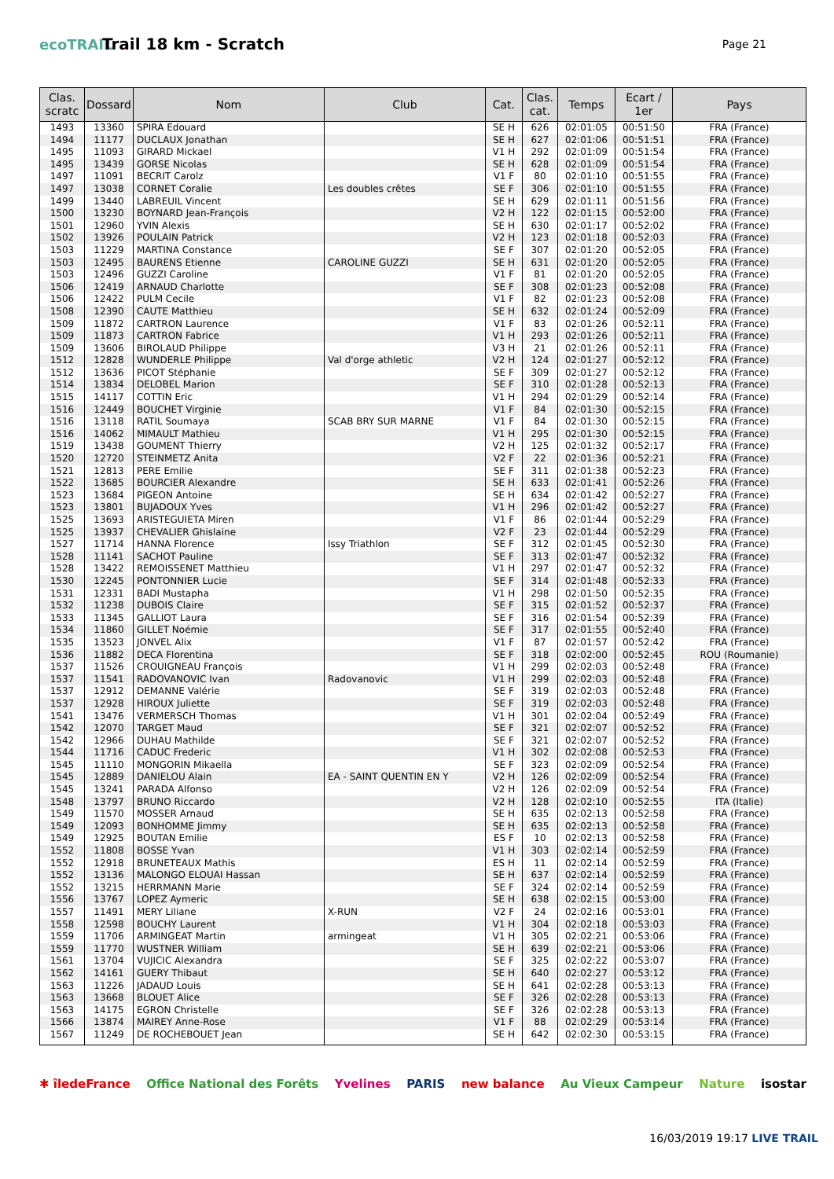ecoTRAIL
Trail 18 km - Scratch
Page 21
| Clas. scratc | Dossard | Nom | Club | Cat. | Clas. cat. | Temps | Ecart / 1er | Pays |
| --- | --- | --- | --- | --- | --- | --- | --- | --- |
| 1493 | 13360 | SPIRA Edouard | | SE H | 626 | 02:01:05 | 00:51:50 | FRA (France) |
| 1494 | 11177 | DUCLAUX Jonathan | | SE H | 627 | 02:01:06 | 00:51:51 | FRA (France) |
| 1495 | 11093 | GIRARD Mickael | | V1 H | 292 | 02:01:09 | 00:51:54 | FRA (France) |
| 1495 | 13439 | GORSE Nicolas | | SE H | 628 | 02:01:09 | 00:51:54 | FRA (France) |
| 1497 | 11091 | BECRIT Carolz | | V1 F | 80 | 02:01:10 | 00:51:55 | FRA (France) |
| 1497 | 13038 | CORNET Coralie | Les doubles crêtes | SE F | 306 | 02:01:10 | 00:51:55 | FRA (France) |
| 1499 | 13440 | LABREUIL Vincent | | SE H | 629 | 02:01:11 | 00:51:56 | FRA (France) |
| 1500 | 13230 | BOYNARD Jean-François | | V2 H | 122 | 02:01:15 | 00:52:00 | FRA (France) |
| 1501 | 12960 | YVIN Alexis | | SE H | 630 | 02:01:17 | 00:52:02 | FRA (France) |
| 1502 | 13926 | POULAIN Patrick | | V2 H | 123 | 02:01:18 | 00:52:03 | FRA (France) |
| 1503 | 11229 | MARTINA Constance | | SE F | 307 | 02:01:20 | 00:52:05 | FRA (France) |
| 1503 | 12495 | BAURENS Etienne | CAROLINE GUZZI | SE H | 631 | 02:01:20 | 00:52:05 | FRA (France) |
| 1503 | 12496 | GUZZI Caroline | | V1 F | 81 | 02:01:20 | 00:52:05 | FRA (France) |
| 1506 | 12419 | ARNAUD Charlotte | | SE F | 308 | 02:01:23 | 00:52:08 | FRA (France) |
| 1506 | 12422 | PULM Cecile | | V1 F | 82 | 02:01:23 | 00:52:08 | FRA (France) |
| 1508 | 12390 | CAUTE Matthieu | | SE H | 632 | 02:01:24 | 00:52:09 | FRA (France) |
| 1509 | 11872 | CARTRON Laurence | | V1 F | 83 | 02:01:26 | 00:52:11 | FRA (France) |
| 1509 | 11873 | CARTRON Fabrice | | V1 H | 293 | 02:01:26 | 00:52:11 | FRA (France) |
| 1509 | 13606 | BIROLAUD Philippe | | V3 H | 21 | 02:01:26 | 00:52:11 | FRA (France) |
| 1512 | 12828 | WUNDERLE Philippe | Val d'orge athletic | V2 H | 124 | 02:01:27 | 00:52:12 | FRA (France) |
| 1512 | 13636 | PICOT Stéphanie | | SE F | 309 | 02:01:27 | 00:52:12 | FRA (France) |
| 1514 | 13834 | DELOBEL Marion | | SE F | 310 | 02:01:28 | 00:52:13 | FRA (France) |
| 1515 | 14117 | COTTIN Eric | | V1 H | 294 | 02:01:29 | 00:52:14 | FRA (France) |
| 1516 | 12449 | BOUCHET Virginie | | V1 F | 84 | 02:01:30 | 00:52:15 | FRA (France) |
| 1516 | 13118 | RATIL Soumaya | SCAB BRY SUR MARNE | V1 F | 84 | 02:01:30 | 00:52:15 | FRA (France) |
| 1516 | 14062 | MIMAULT Mathieu | | V1 H | 295 | 02:01:30 | 00:52:15 | FRA (France) |
| 1519 | 13438 | GOUMENT Thierry | | V2 H | 125 | 02:01:32 | 00:52:17 | FRA (France) |
| 1520 | 12720 | STEINMETZ Anita | | V2 F | 22 | 02:01:36 | 00:52:21 | FRA (France) |
| 1521 | 12813 | PERE Emilie | | SE F | 311 | 02:01:38 | 00:52:23 | FRA (France) |
| 1522 | 13685 | BOURCIER Alexandre | | SE H | 633 | 02:01:41 | 00:52:26 | FRA (France) |
| 1523 | 13684 | PIGEON Antoine | | SE H | 634 | 02:01:42 | 00:52:27 | FRA (France) |
| 1523 | 13801 | BUJADOUX Yves | | V1 H | 296 | 02:01:42 | 00:52:27 | FRA (France) |
| 1525 | 13693 | ARISTEGUIETA Miren | | V1 F | 86 | 02:01:44 | 00:52:29 | FRA (France) |
| 1525 | 13937 | CHEVALIER Ghislaine | | V2 F | 23 | 02:01:44 | 00:52:29 | FRA (France) |
| 1527 | 11714 | HANNA Florence | Issy Triathlon | SE F | 312 | 02:01:45 | 00:52:30 | FRA (France) |
| 1528 | 11141 | SACHOT Pauline | | SE F | 313 | 02:01:47 | 00:52:32 | FRA (France) |
| 1528 | 13422 | REMOISSENET Matthieu | | V1 H | 297 | 02:01:47 | 00:52:32 | FRA (France) |
| 1530 | 12245 | PONTONNIER Lucie | | SE F | 314 | 02:01:48 | 00:52:33 | FRA (France) |
| 1531 | 12331 | BADI Mustapha | | V1 H | 298 | 02:01:50 | 00:52:35 | FRA (France) |
| 1532 | 11238 | DUBOIS Claire | | SE F | 315 | 02:01:52 | 00:52:37 | FRA (France) |
| 1533 | 11345 | GALLIOT Laura | | SE F | 316 | 02:01:54 | 00:52:39 | FRA (France) |
| 1534 | 11860 | GILLET Noémie | | SE F | 317 | 02:01:55 | 00:52:40 | FRA (France) |
| 1535 | 13523 | JONVEL Alix | | V1 F | 87 | 02:01:57 | 00:52:42 | FRA (France) |
| 1536 | 11882 | DECA Florentina | | SE F | 318 | 02:02:00 | 00:52:45 | ROU (Roumanie) |
| 1537 | 11526 | CROUIGNEAU François | | V1 H | 299 | 02:02:03 | 00:52:48 | FRA (France) |
| 1537 | 11541 | RADOVANOVIC Ivan | Radovanovic | V1 H | 299 | 02:02:03 | 00:52:48 | FRA (France) |
| 1537 | 12912 | DEMANNE Valérie | | SE F | 319 | 02:02:03 | 00:52:48 | FRA (France) |
| 1537 | 12928 | HIROUX Juliette | | SE F | 319 | 02:02:03 | 00:52:48 | FRA (France) |
| 1541 | 13476 | VERMERSCH Thomas | | V1 H | 301 | 02:02:04 | 00:52:49 | FRA (France) |
| 1542 | 12070 | TARGET Maud | | SE F | 321 | 02:02:07 | 00:52:52 | FRA (France) |
| 1542 | 12966 | DUHAU Mathilde | | SE F | 321 | 02:02:07 | 00:52:52 | FRA (France) |
| 1544 | 11716 | CADUC Frederic | | V1 H | 302 | 02:02:08 | 00:52:53 | FRA (France) |
| 1545 | 11110 | MONGORIN Mikaella | | SE F | 323 | 02:02:09 | 00:52:54 | FRA (France) |
| 1545 | 12889 | DANIELOU Alain | EA - SAINT QUENTIN EN Y | V2 H | 126 | 02:02:09 | 00:52:54 | FRA (France) |
| 1545 | 13241 | PARADA Alfonso | | V2 H | 126 | 02:02:09 | 00:52:54 | FRA (France) |
| 1548 | 13797 | BRUNO Riccardo | | V2 H | 128 | 02:02:10 | 00:52:55 | ITA (Italie) |
| 1549 | 11570 | MOSSER Arnaud | | SE H | 635 | 02:02:13 | 00:52:58 | FRA (France) |
| 1549 | 12093 | BONHOMME Jimmy | | SE H | 635 | 02:02:13 | 00:52:58 | FRA (France) |
| 1549 | 12925 | BOUTAN Emilie | | ES F | 10 | 02:02:13 | 00:52:58 | FRA (France) |
| 1552 | 11808 | BOSSE Yvan | | V1 H | 303 | 02:02:14 | 00:52:59 | FRA (France) |
| 1552 | 12918 | BRUNETEAUX Mathis | | ES H | 11 | 02:02:14 | 00:52:59 | FRA (France) |
| 1552 | 13136 | MALONGO ELOUAI Hassan | | SE H | 637 | 02:02:14 | 00:52:59 | FRA (France) |
| 1552 | 13215 | HERRMANN Marie | | SE F | 324 | 02:02:14 | 00:52:59 | FRA (France) |
| 1556 | 13767 | LOPEZ Aymeric | | SE H | 638 | 02:02:15 | 00:53:00 | FRA (France) |
| 1557 | 11491 | MERY Liliane | X-RUN | V2 F | 24 | 02:02:16 | 00:53:01 | FRA (France) |
| 1558 | 12598 | BOUCHY Laurent | | V1 H | 304 | 02:02:18 | 00:53:03 | FRA (France) |
| 1559 | 11706 | ARMINGEAT Martin | armingeat | V1 H | 305 | 02:02:21 | 00:53:06 | FRA (France) |
| 1559 | 11770 | WUSTNER William | | SE H | 639 | 02:02:21 | 00:53:06 | FRA (France) |
| 1561 | 13704 | VUJICIC Alexandra | | SE F | 325 | 02:02:22 | 00:53:07 | FRA (France) |
| 1562 | 14161 | GUERY Thibaut | | SE H | 640 | 02:02:27 | 00:53:12 | FRA (France) |
| 1563 | 11226 | JADAUD Louis | | SE H | 641 | 02:02:28 | 00:53:13 | FRA (France) |
| 1563 | 13668 | BLOUET Alice | | SE F | 326 | 02:02:28 | 00:53:13 | FRA (France) |
| 1563 | 14175 | EGRON Christelle | | SE F | 326 | 02:02:28 | 00:53:13 | FRA (France) |
| 1566 | 13874 | MAIREY Anne-Rose | | V1 F | 88 | 02:02:29 | 00:53:14 | FRA (France) |
| 1567 | 11249 | DE ROCHEBOUET Jean | | SE H | 642 | 02:02:30 | 00:53:15 | FRA (France) |
✱ îledeFrance Office National des Forêts Yvelines PARIS new balance Au Vieux Campeur Nature isostar
16/03/2019 19:17 LIVE TRAIL